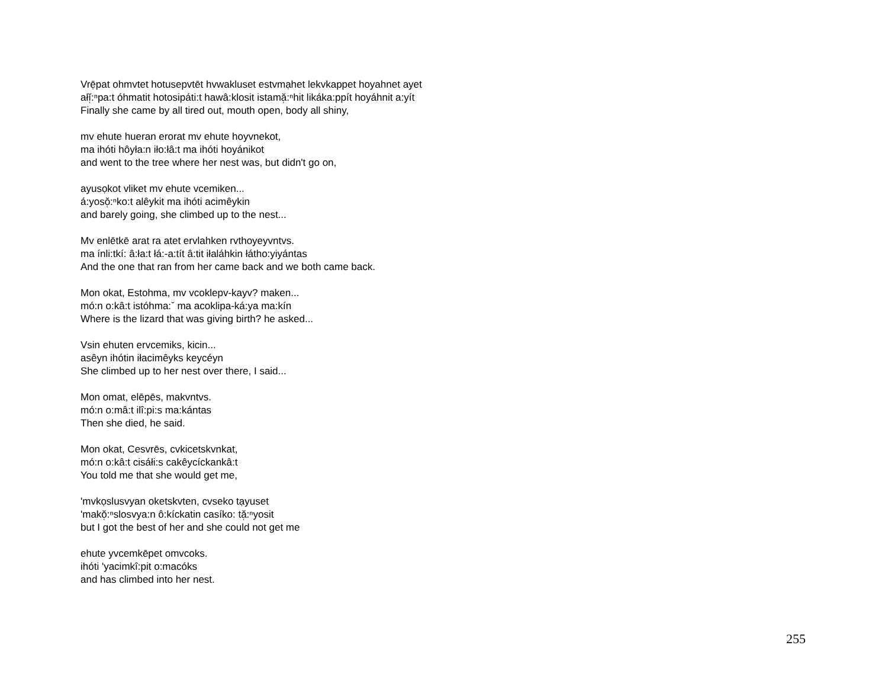Vrẹ̄pat ohmvtet hotusepvtēt hvwakluset estvmạhet lekvkappet hoyahnet ayet
ałĭ̜:ⁿpa:t óhmatit hotosipáti:t hawâ:klosit istamă̜:ⁿhit likáka:ppít hoyáhnit a:yít
Finally she came by all tired out, mouth open, body all shiny,
mv ehute hueran erorat mv ehute hoyvnekot,
ma ihóti hôyła:n iło:łâ:t ma ihóti hoyánikot
and went to the tree where her nest was, but didn't go on,
ayusọkot vliket mv ehute vcemiken...
á:yosŏ̜:ⁿko:t alêykit ma ihóti acimêykin
and barely going, she climbed up to the nest...
Mv enlētkē arat ra atet ervlahken rvthoyeyvntvs.
ma ínli:tkí: â:ła:t łá:-a:tít â:tit iłaláhkin łátho:yiyántas
And the one that ran from her came back and we both came back.
Mon okat, Estohma, mv vcoklepv-kayv? maken...
mó:n o:kâ:t istóhma:ˇ ma acoklipa-ká:ya ma:kín
Where is the lizard that was giving birth? he asked...
Vsin ehuten ervcemiks, kicin...
asêyn ihótin iłacimêyks keycéyn
She climbed up to her nest over there, I said...
Mon omat, elēpēs, makvntvs.
mó:n o:mâ:t ilî:pi:s ma:kántas
Then she died, he said.
Mon okat, Cesvrēs, cvkicetskvnkat,
mó:n o:kâ:t cisáłi:s cakêycíckankâ:t
You told me that she would get me,
'mvkọslusvyan oketskvten, cvseko tạyuset
'makŏ̜:ⁿslosvya:n ô:kíckatin casíko: tă̜:ⁿyosit
but I got the best of her and she could not get me
ehute yvcemkēpet omvcoks.
ihóti 'yacimkî:pit o:macóks
and has climbed into her nest.
255